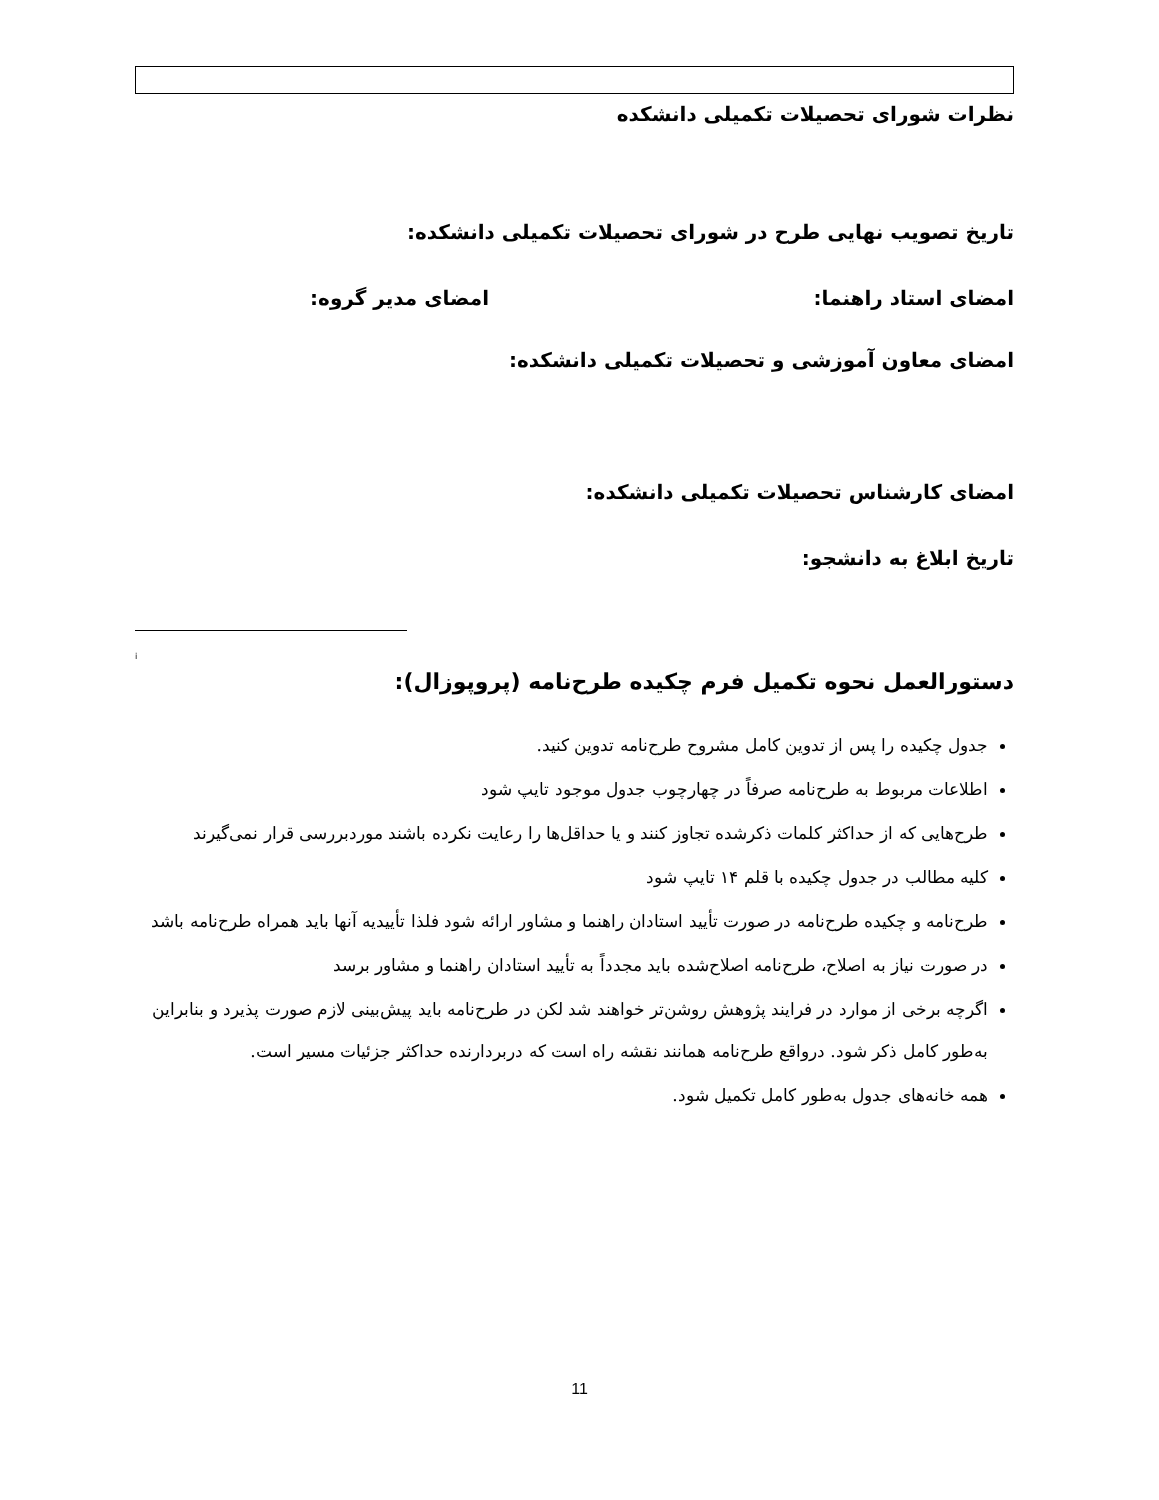نظرات شورای تحصیلات تکمیلی دانشکده
تاریخ تصویب نهایی طرح در شورای تحصیلات تکمیلی دانشکده:
امضای استاد راهنما: امضای مدیر گروه:
امضای معاون آموزشی و تحصیلات تکمیلی دانشکده:
امضای کارشناس تحصیلات تکمیلی دانشکده:
تاریخ ابلاغ به دانشجو:
<sup>i</sup>
دستورالعمل نحوه تکمیل فرم چکیده طرح‌نامه (پروپوزال):
جدول چکیده را پس از تدوین کامل مشروح طرح‌نامه تدوین کنید.
اطلاعات مربوط به طرح‌نامه صرفاً در چهارچوب جدول موجود تایپ شود
طرح‌هایی که از حداکثر کلمات ذکرشده تجاوز کنند و یا حداقل‌ها را رعایت نکرده باشند موردبررسی قرار نمی‌گیرند
کلیه مطالب در جدول چکیده با قلم ۱۴ تایپ شود
طرح‌نامه و چکیده طرح‌نامه در صورت تأیید استادان راهنما و مشاور ارائه شود فلذا تأییدیه آنها باید همراه طرح‌نامه باشد
در صورت نیاز به اصلاح، طرح‌نامه اصلاح‌شده باید مجدداً به تأیید استادان راهنما و مشاور برسد
اگرچه برخی از موارد در فرایند پژوهش روشن‌تر خواهند شد لکن در طرح‌نامه باید پیش‌بینی لازم صورت پذیرد و بنابراین به‌طور کامل ذکر شود. درواقع طرح‌نامه همانند نقشه راه است که دربردارنده حداکثر جزئیات مسیر است.
همه خانه‌های جدول به‌طور کامل تکمیل شود.
11